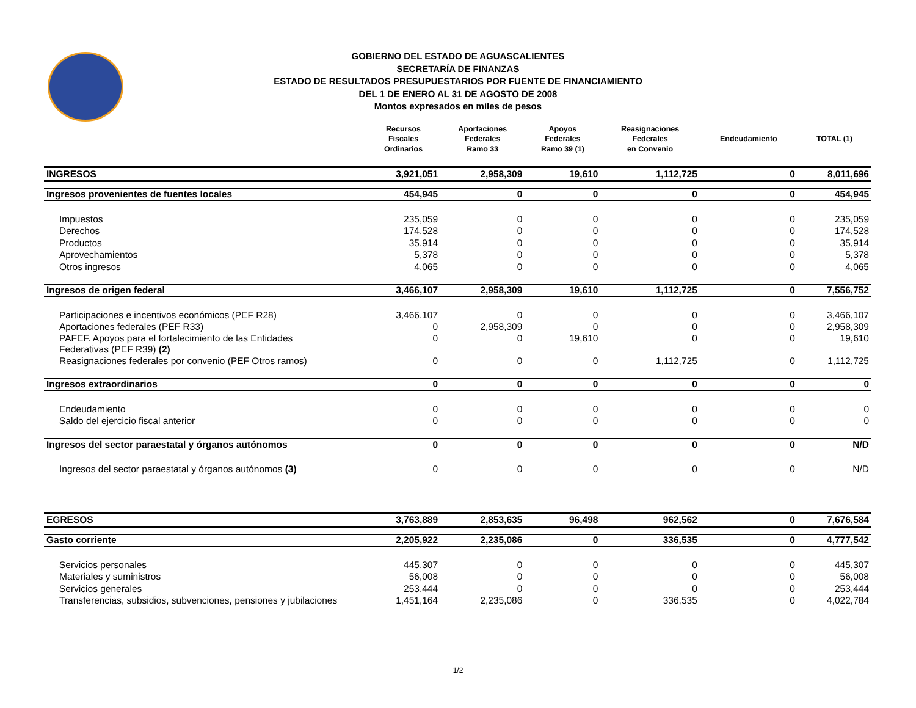GOBIERNO DEL ESTADO DE AGUASCALIENTES
SECRETARÍA DE FINANZAS
ESTADO DE RESULTADOS PRESUPUESTARIOS POR FUENTE DE FINANCIAMIENTO
DEL 1 DE ENERO AL 31 DE AGOSTO DE 2008
Montos expresados en miles de pesos
| | Recursos Fiscales Ordinarios | Aportaciones Federales Ramo 33 | Apoyos Federales Ramo 39 (1) | Reasignaciones Federales en Convenio | Endeudamiento | TOTAL (1) |
| --- | --- | --- | --- | --- | --- | --- |
| INGRESOS | 3,921,051 | 2,958,309 | 19,610 | 1,112,725 | 0 | 8,011,696 |
| Ingresos provenientes de fuentes locales | 454,945 | 0 | 0 | 0 | 0 | 454,945 |
| Impuestos | 235,059 | 0 | 0 | 0 | 0 | 235,059 |
| Derechos | 174,528 | 0 | 0 | 0 | 0 | 174,528 |
| Productos | 35,914 | 0 | 0 | 0 | 0 | 35,914 |
| Aprovechamientos | 5,378 | 0 | 0 | 0 | 0 | 5,378 |
| Otros ingresos | 4,065 | 0 | 0 | 0 | 0 | 4,065 |
| Ingresos de origen federal | 3,466,107 | 2,958,309 | 19,610 | 1,112,725 | 0 | 7,556,752 |
| Participaciones e incentivos económicos (PEF R28) | 3,466,107 | 0 | 0 | 0 | 0 | 3,466,107 |
| Aportaciones federales (PEF R33) | 0 | 2,958,309 | 0 | 0 | 0 | 2,958,309 |
| PAFEF. Apoyos para el fortalecimiento de las Entidades Federativas (PEF R39) (2) | 0 | 0 | 19,610 | 0 | 0 | 19,610 |
| Reasignaciones federales por convenio (PEF Otros ramos) | 0 | 0 | 0 | 1,112,725 | 0 | 1,112,725 |
| Ingresos extraordinarios | 0 | 0 | 0 | 0 | 0 | 0 |
| Endeudamiento | 0 | 0 | 0 | 0 | 0 | 0 |
| Saldo del ejercicio fiscal anterior | 0 | 0 | 0 | 0 | 0 | 0 |
| Ingresos del sector paraestatal y órganos autónomos | 0 | 0 | 0 | 0 | 0 | N/D |
| Ingresos del sector paraestatal y órganos autónomos (3) | 0 | 0 | 0 | 0 | 0 | N/D |
| EGRESOS | 3,763,889 | 2,853,635 | 96,498 | 962,562 | 0 | 7,676,584 |
| Gasto corriente | 2,205,922 | 2,235,086 | 0 | 336,535 | 0 | 4,777,542 |
| Servicios personales | 445,307 | 0 | 0 | 0 | 0 | 445,307 |
| Materiales y suministros | 56,008 | 0 | 0 | 0 | 0 | 56,008 |
| Servicios generales | 253,444 | 0 | 0 | 0 | 0 | 253,444 |
| Transferencias, subsidios, subvenciones, pensiones y jubilaciones | 1,451,164 | 2,235,086 | 0 | 336,535 | 0 | 4,022,784 |
1/2